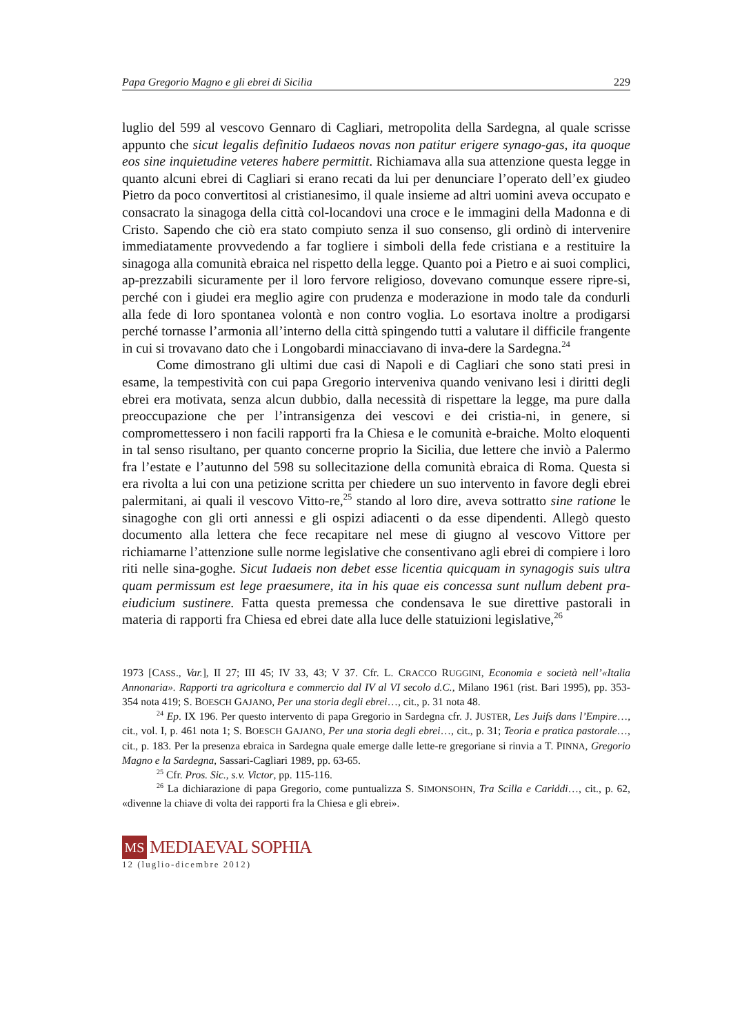Papa Gregorio Magno e gli ebrei di Sicilia 229
luglio del 599 al vescovo Gennaro di Cagliari, metropolita della Sardegna, al quale scrisse appunto che sicut legalis definitio Iudaeos novas non patitur erigere synago-gas, ita quoque eos sine inquietudine veteres habere permittit. Richiamava alla sua attenzione questa legge in quanto alcuni ebrei di Cagliari si erano recati da lui per denunciare l’operato dell’ex giudeo Pietro da poco convertitosi al cristianesimo, il quale insieme ad altri uomini aveva occupato e consacrato la sinagoga della città col-locandovi una croce e le immagini della Madonna e di Cristo. Sapendo che ciò era stato compiuto senza il suo consenso, gli ordinò di intervenire immediatamente provvedendo a far togliere i simboli della fede cristiana e a restituire la sinagoga alla comunità ebraica nel rispetto della legge. Quanto poi a Pietro e ai suoi complici, ap-prezzabili sicuramente per il loro fervore religioso, dovevano comunque essere ripre-si, perché con i giudei era meglio agire con prudenza e moderazione in modo tale da condurli alla fede di loro spontanea volontà e non contro voglia. Lo esortava inoltre a prodigarsi perché tornasse l’armonia all’interno della città spingendo tutti a valutare il difficile frangente in cui si trovavano dato che i Longobardi minacciavano di inva-dere la Sardegna.<sup>24</sup>
Come dimostrano gli ultimi due casi di Napoli e di Cagliari che sono stati presi in esame, la tempestività con cui papa Gregorio interveniva quando venivano lesi i diritti degli ebrei era motivata, senza alcun dubbio, dalla necessità di rispettare la legge, ma pure dalla preoccupazione che per l’intransigenza dei vescovi e dei cristia-ni, in genere, si compromettessero i non facili rapporti fra la Chiesa e le comunità e-braiche. Molto eloquenti in tal senso risultano, per quanto concerne proprio la Sicilia, due lettere che inviò a Palermo fra l’estate e l’autunno del 598 su sollecitazione della comunità ebraica di Roma. Questa si era rivolta a lui con una petizione scritta per chiedere un suo intervento in favore degli ebrei palermitani, ai quali il vescovo Vitto-re,<sup>25</sup> stando al loro dire, aveva sottratto sine ratione le sinagoghe con gli orti annessi e gli ospizi adiacenti o da esse dipendenti. Allegò questo documento alla lettera che fece recapitare nel mese di giugno al vescovo Vittore per richiamarne l’attenzione sulle norme legislative che consentivano agli ebrei di compiere i loro riti nelle sina-goghe. Sicut Iudaeis non debet esse licentia quicquam in synagogis suis ultra quam permissum est lege praesumere, ita in his quae eis concessa sunt nullum debent pra-eiudicium sustinere. Fatta questa premessa che condensava le sue direttive pastorali in materia di rapporti fra Chiesa ed ebrei date alla luce delle statuizioni legislative,<sup>26</sup>
1973 [CASS., Var.], II 27; III 45; IV 33, 43; V 37. Cfr. L. CRACCO RUGGINI, Economia e società nell’«Italia Annonaria». Rapporti tra agricoltura e commercio dal IV al VI secolo d.C., Milano 1961 (rist. Bari 1995), pp. 353-354 nota 419; S. BOESCH GAJANO, Per una storia degli ebrei…, cit., p. 31 nota 48.
<sup>24</sup> Ep. IX 196. Per questo intervento di papa Gregorio in Sardegna cfr. J. JUSTER, Les Juifs dans l’Empire…, cit., vol. I, p. 461 nota 1; S. BOESCH GAJANO, Per una storia degli ebrei…, cit., p. 31; Teoria e pratica pastorale…, cit., p. 183. Per la presenza ebraica in Sardegna quale emerge dalle lette-re gregoriane si rinvia a T. PINNA, Gregorio Magno e la Sardegna, Sassari-Cagliari 1989, pp. 63-65.
<sup>25</sup> Cfr. Pros. Sic., s.v. Victor, pp. 115-116.
<sup>26</sup> La dichiarazione di papa Gregorio, come puntualizza S. SIMONSOHN, Tra Scilla e Cariddi…, cit., p. 62, «divenne la chiave di volta dei rapporti fra la Chiesa e gli ebrei».
MS MEDIAEVAL SOPHIA
12 (luglio-dicembre 2012)